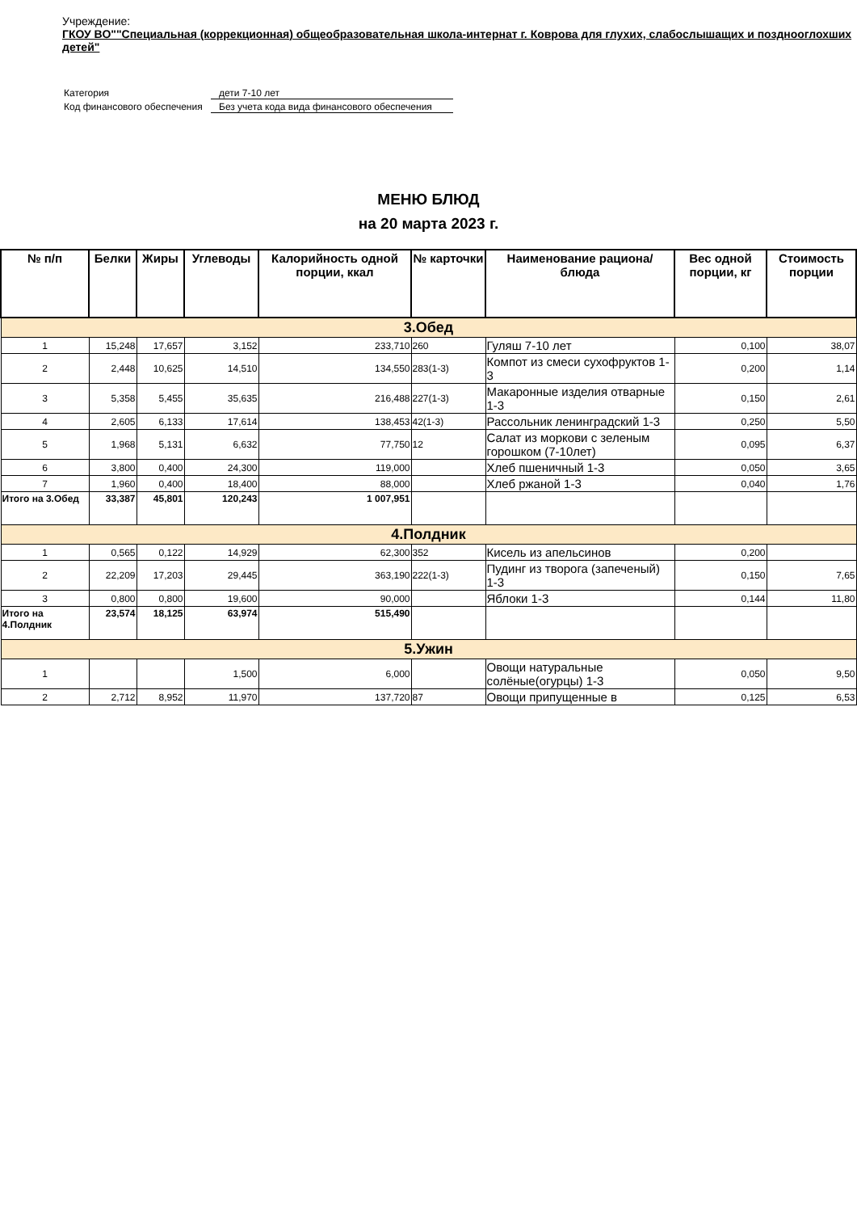Учреждение:
ГКОУ ВО""Специальная (коррекционная) общеобразовательная школа-интернат г. Коврова для глухих, слабослышащих и позднооглохших детей"
| Категория | дети 7-10 лет |
| Код финансового обеспечения | Без учета кода вида финансового обеспечения |
МЕНЮ БЛЮД
на 20 марта 2023 г.
| № п/п | Белки | Жиры | Углеводы | Калорийность одной порции, ккал | № карточки | Наименование рациона/ блюда | Вес одной порции, кг | Стоимость порции |
| --- | --- | --- | --- | --- | --- | --- | --- | --- |
| 3.Обед | | | | | | | | |
| 1 | 15,248 | 17,657 | 3,152 | 233,710 | 260 | Гуляш 7-10 лет | 0,100 | 38,07 |
| 2 | 2,448 | 10,625 | 14,510 | 134,550 | 283(1-3) | Компот из смеси сухофруктов 1-3 | 0,200 | 1,14 |
| 3 | 5,358 | 5,455 | 35,635 | 216,488 | 227(1-3) | Макаронные изделия отварные 1-3 | 0,150 | 2,61 |
| 4 | 2,605 | 6,133 | 17,614 | 138,453 | 42(1-3) | Рассольник ленинградский 1-3 | 0,250 | 5,50 |
| 5 | 1,968 | 5,131 | 6,632 | 77,750 | 12 | Салат из моркови с зеленым горошком (7-10лет) | 0,095 | 6,37 |
| 6 | 3,800 | 0,400 | 24,300 | 119,000 | | Хлеб пшеничный 1-3 | 0,050 | 3,65 |
| 7 | 1,960 | 0,400 | 18,400 | 88,000 | | Хлеб ржаной 1-3 | 0,040 | 1,76 |
| Итого на 3.Обед | 33,387 | 45,801 | 120,243 | 1 007,951 | | | | |
| 4.Полдник | | | | | | | | |
| 1 | 0,565 | 0,122 | 14,929 | 62,300 | 352 | Кисель из апельсинов | 0,200 | |
| 2 | 22,209 | 17,203 | 29,445 | 363,190 | 222(1-3) | Пудинг из творога (запеченый) 1-3 | 0,150 | 7,65 |
| 3 | 0,800 | 0,800 | 19,600 | 90,000 | | Яблоки 1-3 | 0,144 | 11,80 |
| Итого на 4.Полдник | 23,574 | 18,125 | 63,974 | 515,490 | | | | |
| 5.Ужин | | | | | | | | |
| 1 | | | 1,500 | 6,000 | | Овощи натуральные солёные(огурцы) 1-3 | 0,050 | 9,50 |
| 2 | 2,712 | 8,952 | 11,970 | 137,720 | 87 | Овощи припущенные в | 0,125 | 6,53 |